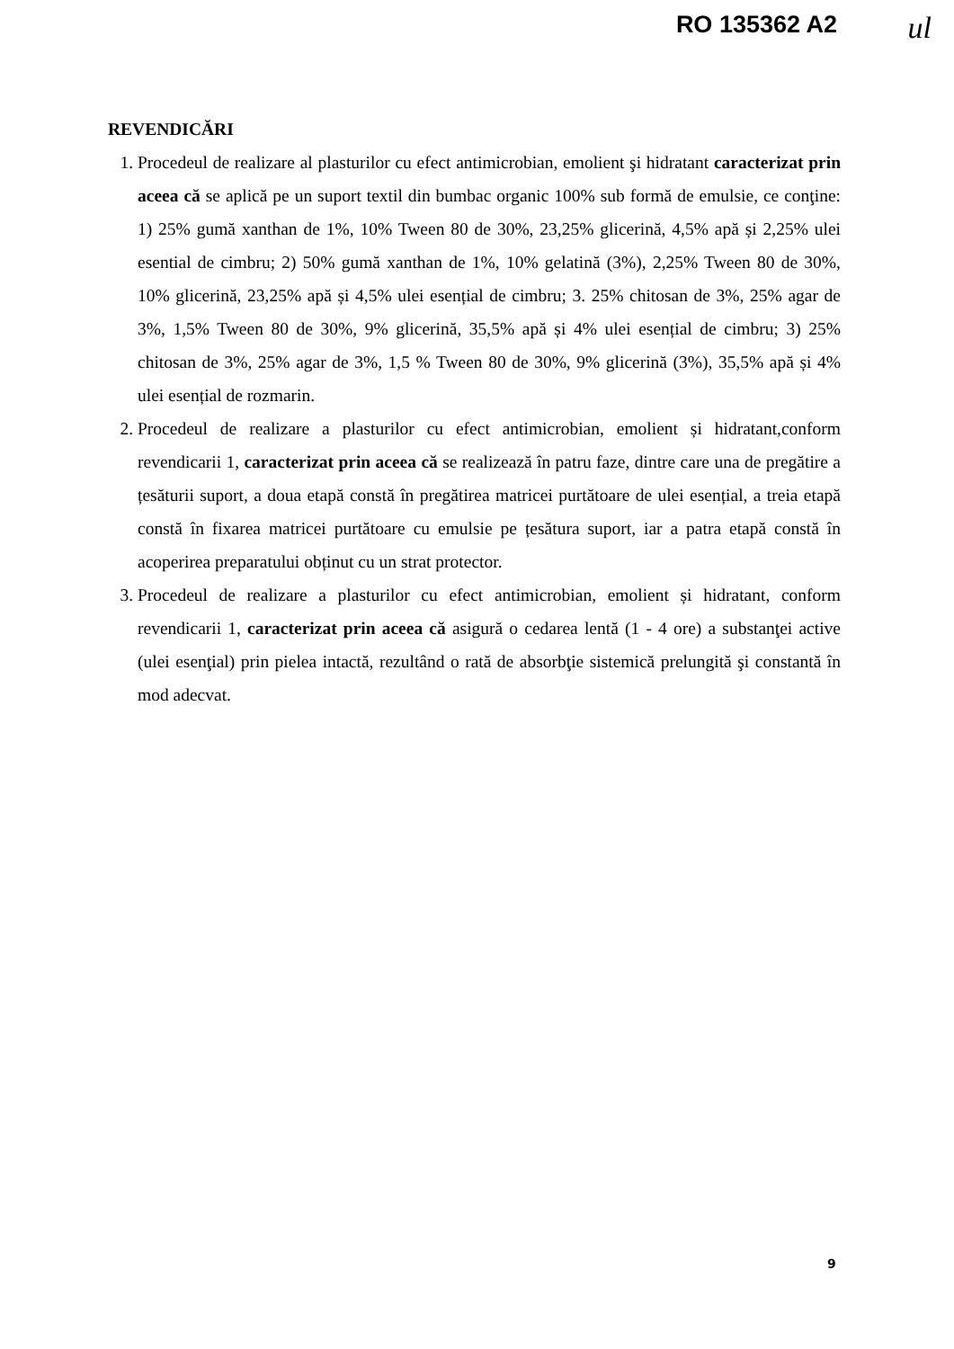RO 135362 A2 ul
REVENDICĂRI
1. Procedeul de realizare al plasturilor cu efect antimicrobian, emolient şi hidratant caracterizat prin aceea că se aplică pe un suport textil din bumbac organic 100% sub formă de emulsie, ce conţine: 1) 25% gumă xanthan de 1%, 10% Tween 80 de 30%, 23,25% glicerină, 4,5% apă și 2,25% ulei esential de cimbru; 2) 50% gumă xanthan de 1%, 10% gelatină (3%), 2,25% Tween 80 de 30%, 10% glicerină, 23,25% apă și 4,5% ulei esențial de cimbru; 3. 25% chitosan de 3%, 25% agar de 3%, 1,5% Tween 80 de 30%, 9% glicerină, 35,5% apă și 4% ulei esențial de cimbru; 3) 25% chitosan de 3%, 25% agar de 3%, 1,5 % Tween 80 de 30%, 9% glicerină (3%), 35,5% apă și 4% ulei esențial de rozmarin.
2. Procedeul de realizare a plasturilor cu efect antimicrobian, emolient și hidratant,conform revendicarii 1, caracterizat prin aceea că se realizează în patru faze, dintre care una de pregătire a țesăturii suport, a doua etapă constă în pregătirea matricei purtătoare de ulei esențial, a treia etapă constă în fixarea matricei purtătoare cu emulsie pe țesătura suport, iar a patra etapă constă în acoperirea preparatului obținut cu un strat protector.
3. Procedeul de realizare a plasturilor cu efect antimicrobian, emolient și hidratant, conform revendicarii 1, caracterizat prin aceea că asigură o cedarea lentă (1 - 4 ore) a substanţei active (ulei esenţial) prin pielea intactă, rezultând o rată de absorbţie sistemică prelungită şi constantă în mod adecvat.
9